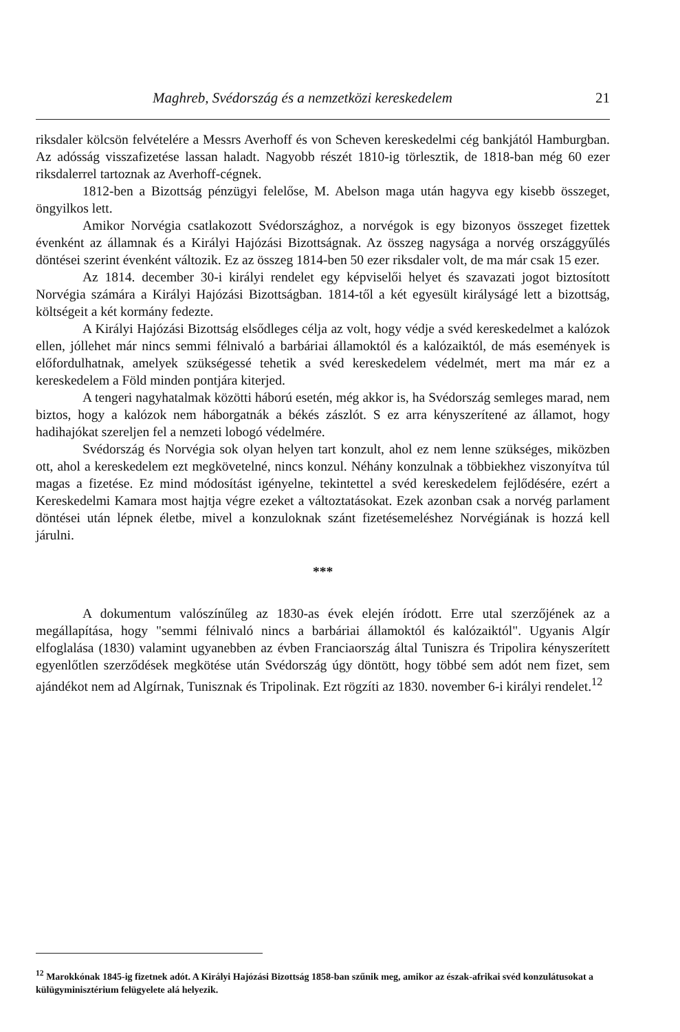Maghreb, Svédország és a nemzetközi kereskedelem 21
riksdaler kölcsön felvételére a Messrs Averhoff és von Scheven kereskedelmi cég bankjától Hamburgban. Az adósság visszafizetése lassan haladt. Nagyobb részét 1810-ig törlesztik, de 1818-ban még 60 ezer riksdalerrel tartoznak az Averhoff-cégnek.
1812-ben a Bizottság pénzügyi felelőse, M. Abelson maga után hagyva egy kisebb összeget, öngyilkos lett.
Amikor Norvégia csatlakozott Svédországhoz, a norvégok is egy bizonyos összeget fizettek évenként az államnak és a Királyi Hajózási Bizottságnak. Az összeg nagysága a norvég országgyűlés döntései szerint évenként változik. Ez az összeg 1814-ben 50 ezer riksdaler volt, de ma már csak 15 ezer.
Az 1814. december 30-i királyi rendelet egy képviselői helyet és szavazati jogot biztosított Norvégia számára a Királyi Hajózási Bizottságban. 1814-től a két egyesült királyságé lett a bizottság, költségeit a két kormány fedezte.
A Királyi Hajózási Bizottság elsődleges célja az volt, hogy védje a svéd kereskedelmet a kalózok ellen, jóllehet már nincs semmi félnivaló a barbáriai államoktól és a kalózaiktól, de más események is előfordulhatnak, amelyek szükségessé tehetik a svéd kereskedelem védelmét, mert ma már ez a kereskedelem a Föld minden pontjára kiterjed.
A tengeri nagyhatalmak közötti háború esetén, még akkor is, ha Svédország semleges marad, nem biztos, hogy a kalózok nem háborgatnák a békés zászlót. S ez arra kényszerítené az államot, hogy hadihajókat szereljen fel a nemzeti lobogó védelmére.
Svédország és Norvégia sok olyan helyen tart konzult, ahol ez nem lenne szükséges, miközben ott, ahol a kereskedelem ezt megkövetelné, nincs konzul. Néhány konzulnak a többiekhez viszonyítva túl magas a fizetése. Ez mind módosítást igényelne, tekintettel a svéd kereskedelem fejlődésére, ezért a Kereskedelmi Kamara most hajtja végre ezeket a változtatásokat. Ezek azonban csak a norvég parlament döntései után lépnek életbe, mivel a konzuloknak szánt fizetésemeléshez Norvégiának is hozzá kell járulni.
***
A dokumentum valószínűleg az 1830-as évek elején íródott. Erre utal szerzőjének az a megállapítása, hogy "semmi félnivaló nincs a barbáriai államoktól és kalózaiktól". Ugyanis Algír elfoglalása (1830) valamint ugyanebben az évben Franciaország által Tuniszra és Tripolira kényszerített egyenlőtlen szerződések megkötése után Svédország úgy döntött, hogy többé sem adót nem fizet, sem ajándékot nem ad Algírnak, Tunisznak és Tripolinak. Ezt rögzíti az 1830. november 6-i királyi rendelet.<sup>12</sup>
<sup>12</sup> Marokkónak 1845-ig fizetnek adót. A Királyi Hajózási Bizottság 1858-ban szűnik meg, amikor az észak-afrikai svéd konzulátusokat a külügyminisztérium felügyelete alá helyezik.